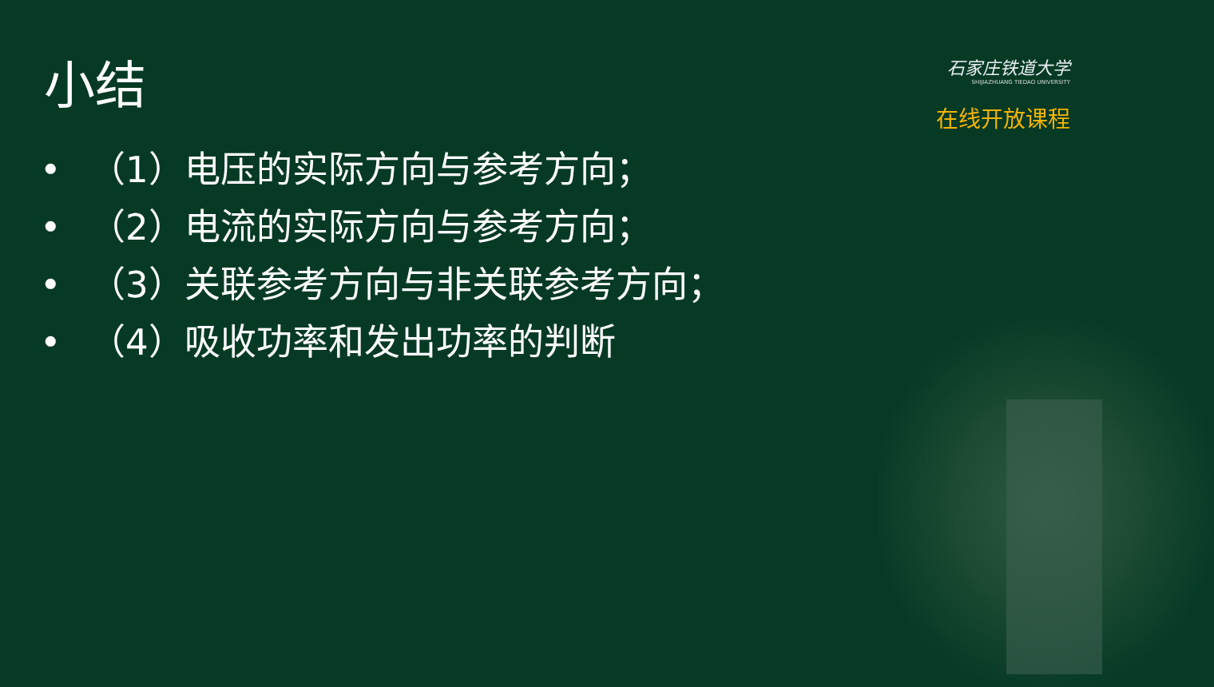小结
石家庄铁道大学
SHIJIAZHUANG TIEDAO UNIVERSITY
在线开放课程
• （1）电压的实际方向与参考方向；
• （2）电流的实际方向与参考方向；
• （3）关联参考方向与非关联参考方向；
• （4）吸收功率和发出功率的判断